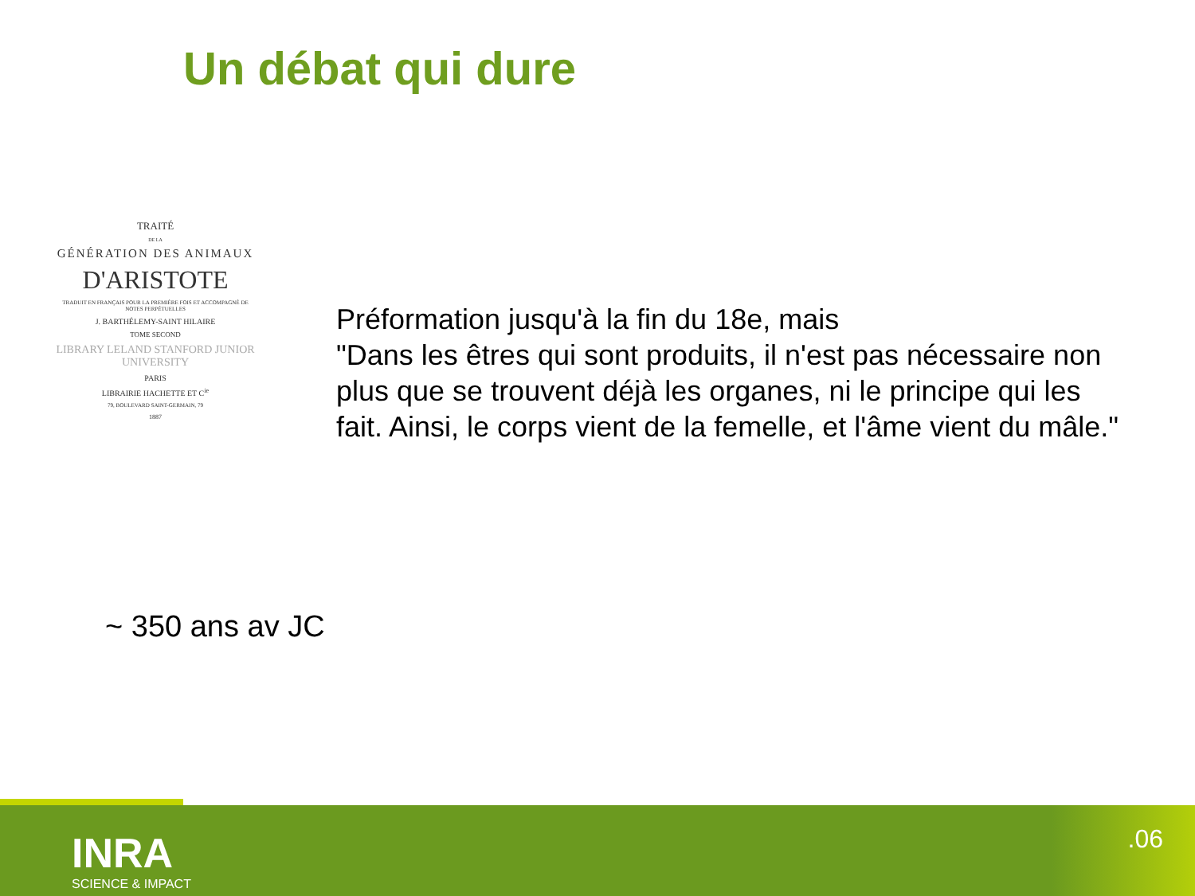Un débat qui dure
TRAITÉ
DE LA
GÉNÉRATION DES ANIMAUX
D'ARISTOTE
TRADUIT EN FRANÇAIS POUR LA PREMIÈRE FOIS ET ACCOMPAGNÉ DE NOTES PERPÉTUELLES
J. BARTHÉLEMY-SAINT HILAIRE
TOME SECOND
LIBRARY LELAND STANFORD JUNIOR UNIVERSITY
PARIS
LIBRAIRIE HACHETTE ET C<sup>ie</sup>
79, BOULEVARD SAINT-GERMAIN, 79
1887
Préformation jusqu'à la fin du 18e, mais
"Dans les êtres qui sont produits, il n'est pas nécessaire non plus que se trouvent déjà les organes, ni le principe qui les fait. Ainsi, le corps vient de la femelle, et l'âme vient du mâle."
~ 350 ans av JC
INRA
SCIENCE & IMPACT
.06